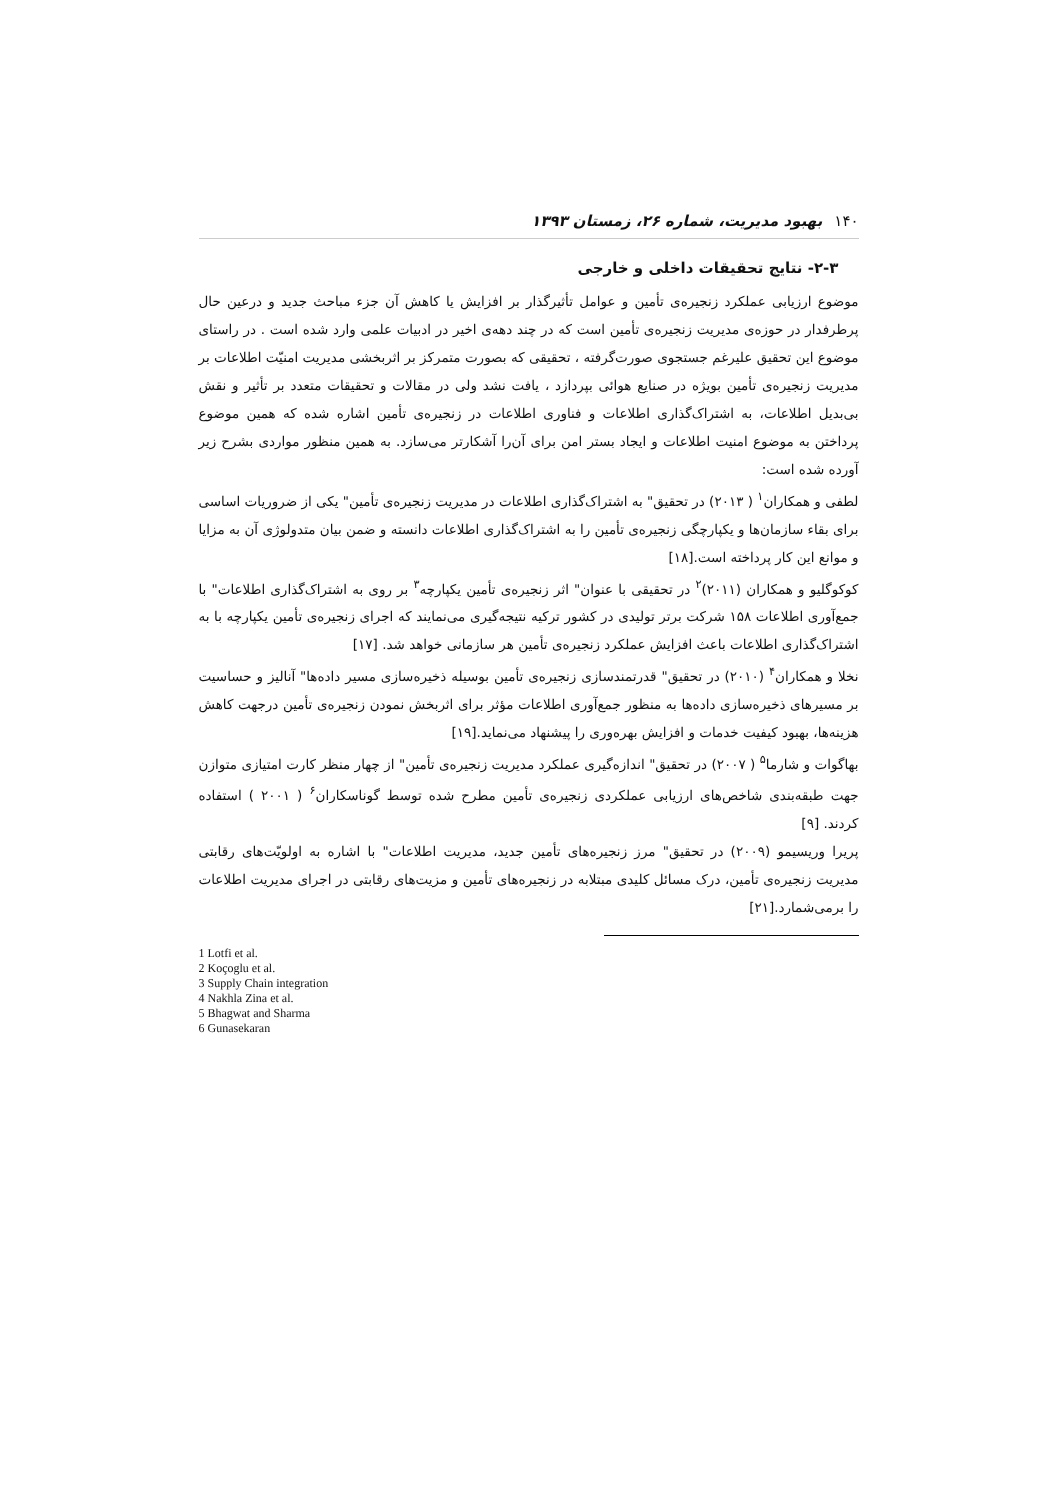۱۴۰بهبود مدیریت، شماره ۲۶، زمستان ۱۳۹۳
۲-۳- نتایج تحقیقات داخلی و خارجی
موضوع ارزیابی عملکرد زنجیره‌ی تأمین و عوامل تأثیرگذار بر افزایش یا کاهش آن جزء مباحث جدید و درعین حال پرطرفدار در حوزه‌ی مدیریت زنجیره‌ی تأمین است که در چند دهه‌ی اخیر در ادبیات علمی وارد شده است . در راستای موضوع این تحقیق علیرغم جستجوی صورت‌گرفته ، تحقیقی که بصورت متمرکز بر اثربخشی مدیریت امنیّت اطلاعات بر مدیریت زنجیره‌ی تأمین بویژه در صنایع هوائی بپردازد ، یافت نشد ولی در مقالات و تحقیقات متعدد بر تأثیر و نقش بی‌بدیل اطلاعات، به اشتراک‌گذاری اطلاعات و فناوری اطلاعات در زنجیره‌ی تأمین اشاره شده که همین موضوع پرداختن به موضوع امنیت اطلاعات و ایجاد بستر امن برای آن‌را آشکارتر می‌سازد. به همین منظور مواردی بشرح زیر آورده شده است:
لطفی و همکاران<sup>۱</sup> ( ۲۰۱۳) در تحقیق" به اشتراک‌گذاری اطلاعات در مدیریت زنجیره‌ی تأمین" یکی از ضروریات اساسی برای بقاء سازمان‌ها و یکپارچگی زنجیره‌ی تأمین را به اشتراک‌گذاری اطلاعات دانسته و ضمن بیان متدولوژی آن به مزایا و موانع این کار پرداخته است.[۱۸]
کوکوگلیو و همکاران (۲۰۱۱)<sup>۲</sup> در تحقیقی با عنوان" اثر زنجیره‌ی تأمین یکپارچه<sup>۳</sup> بر روی به اشتراک‌گذاری اطلاعات" با جمع‌آوری اطلاعات ۱۵۸ شرکت برتر تولیدی در کشور ترکیه نتیجه‌گیری می‌نمایند که اجرای زنجیره‌ی تأمین یکپارچه با به اشتراک‌گذاری اطلاعات باعث افزایش عملکرد زنجیره‌ی تأمین هر سازمانی خواهد شد. [۱۷]
نخلا و همکاران<sup>۴</sup> (۲۰۱۰) در تحقیق" قدرتمندسازی زنجیره‌ی تأمین بوسیله ذخیره‌سازی مسیر داده‌ها" آنالیز و حساسیت بر مسیرهای ذخیره‌سازی داده‌ها به منظور جمع‌آوری اطلاعات مؤثر برای اثربخش نمودن زنجیره‌ی تأمین درجهت کاهش هزینه‌ها، بهبود کیفیت خدمات و افزایش بهره‌وری را پیشنهاد می‌نماید.[۱۹]
بهاگوات و شارما<sup>۵</sup> ( ۲۰۰۷) در تحقیق" اندازه‌گیری عملکرد مدیریت زنجیره‌ی تأمین" از چهار منظر کارت امتیازی متوازن جهت طبقه‌بندی شاخص‌های ارزیابی عملکردی زنجیره‌ی تأمین مطرح شده توسط گوناسکاران<sup>۶</sup> ( ۲۰۰۱ ) استفاده کردند. [۹]
پریرا وریسیمو (۲۰۰۹) در تحقیق" مرز زنجیره‌های تأمین جدید، مدیریت اطلاعات" با اشاره به اولویّت‌های رقابتی مدیریت زنجیره‌ی تأمین، درک مسائل کلیدی مبتلابه در زنجیره‌های تأمین و مزیت‌های رقابتی در اجرای مدیریت اطلاعات را برمی‌شمارد.[۲۱]
1 Lotfi et al.
2 Koçoglu et al.
3 Supply Chain integration
4 Nakhla Zina et al.
5 Bhagwat and Sharma
6 Gunasekaran